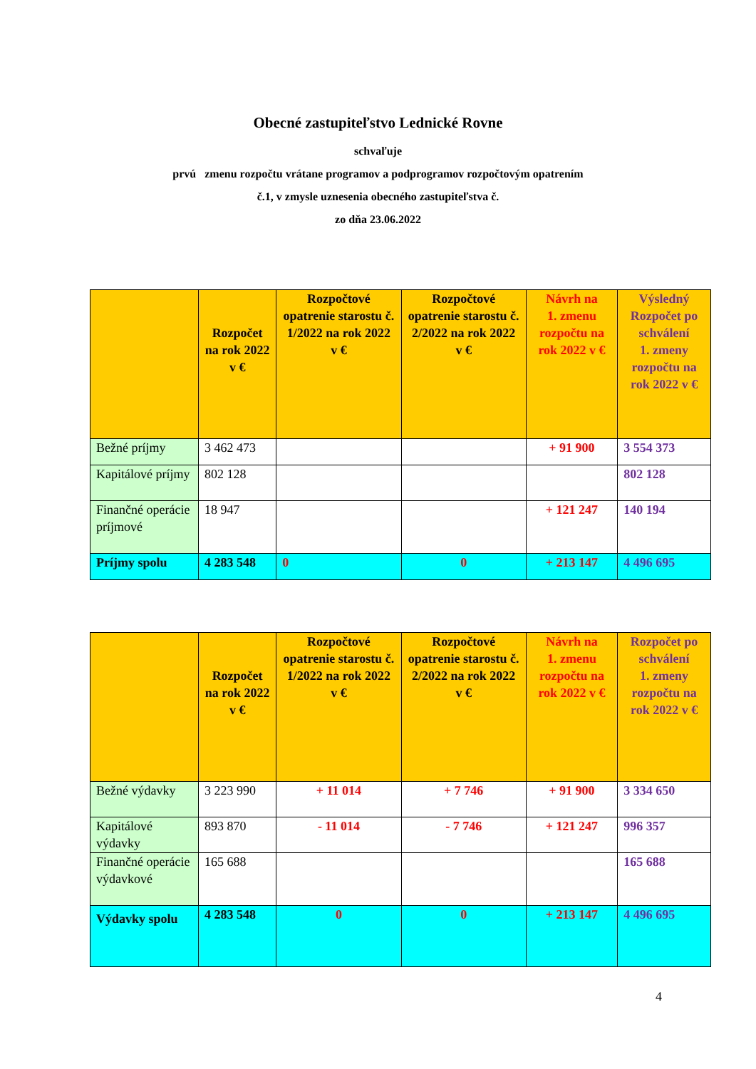Obecné zastupiteľstvo Lednické Rovne
schvaľuje
prvú zmenu rozpočtu vrátane programov a podprogramov rozpočtovým opatrením
č.1, v zmysle uznesenia obecného zastupiteľstva č.
zo dňa 23.06.2022
| | Rozpočet na rok 2022 v € | Rozpočtové opatrenie starostu č. 1/2022 na rok 2022 v € | Rozpočtové opatrenie starostu č. 2/2022 na rok 2022 v € | Návrh na 1. zmenu rozpočtu na rok 2022 v € | Výsledný Rozpočet po schválení 1. zmeny rozpočtu na rok 2022 v € |
| --- | --- | --- | --- | --- | --- |
| Bežné príjmy | 3 462 473 | | | + 91 900 | 3 554 373 |
| Kapitálové príjmy | 802 128 | | | | 802 128 |
| Finančné operácie príjmové | 18 947 | | | + 121 247 | 140 194 |
| Príjmy spolu | 4 283 548 | 0 | 0 | + 213 147 | 4 496 695 |
| | Rozpočet na rok 2022 v € | Rozpočtové opatrenie starostu č. 1/2022 na rok 2022 v € | Rozpočtové opatrenie starostu č. 2/2022 na rok 2022 v € | Návrh na 1. zmenu rozpočtu na rok 2022 v € | Rozpočet po schválení 1. zmeny rozpočtu na rok 2022 v € |
| --- | --- | --- | --- | --- | --- |
| Bežné výdavky | 3 223 990 | + 11 014 | + 7 746 | + 91 900 | 3 334 650 |
| Kapitálové výdavky | 893 870 | - 11 014 | - 7 746 | + 121 247 | 996 357 |
| Finančné operácie výdavkové | 165 688 | | | | 165 688 |
| Výdavky spolu | 4 283 548 | 0 | 0 | + 213 147 | 4 496 695 |
4